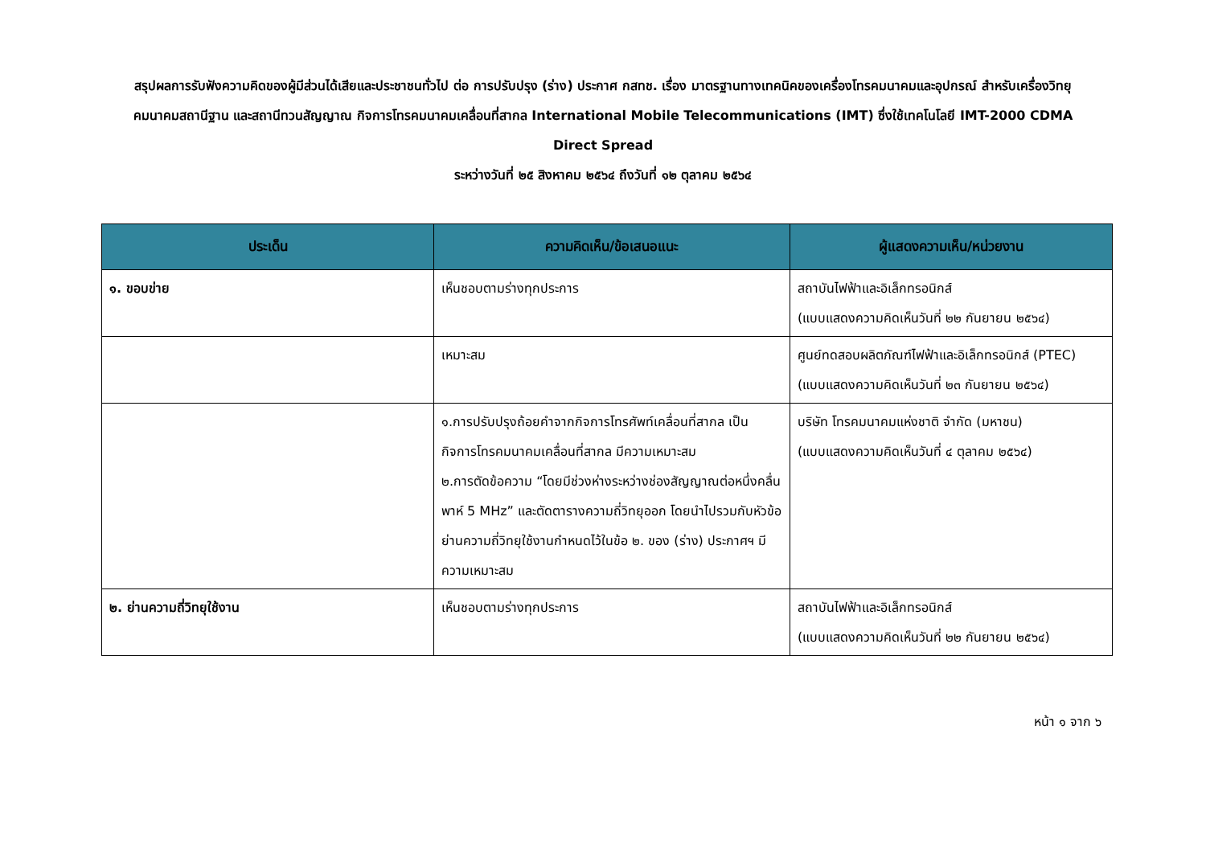สรุปผลการรับฟังความคิดของผู้มีส่วนได้เสียและประชาชนทั่วไป ต่อ การปรับปรุง (ร่าง) ประกาศ กสทช. เรื่อง มาตรฐานทางเทคนิคของเครื่องโทรคมนาคมและอุปกรณ์ สำหรับเครื่องวิทยุคมนาคมสถานีฐาน และสถานีทวนสัญญาณ กิจการโทรคมนาคมเคลื่อนที่สากล International Mobile Telecommunications (IMT) ซึ่งใช้เทคโนโลยี IMT-2000 CDMA Direct Spread
ระหว่างวันที่ ๒๕ สิงหาคม ๒๕๖๔ ถึงวันที่ ๑๒ ตุลาคม ๒๕๖๔
| ประเด็น | ความคิดเห็น/ข้อเสนอแนะ | ผู้แสดงความเห็น/หน่วยงาน |
| --- | --- | --- |
| ๑. ขอบข่าย | เห็นชอบตามร่างทุกประการ | สถาบันไฟฟ้าและอิเล็กทรอนิกส์ (แบบแสดงความคิดเห็นวันที่ ๒๒ กันยายน ๒๕๖๔) |
| | เหมาะสม | ศูนย์ทดสอบผลิตภัณฑ์ไฟฟ้าและอิเล็กทรอนิกส์ (PTEC) (แบบแสดงความคิดเห็นวันที่ ๒๓ กันยายน ๒๕๖๔) |
| | ๑.การปรับปรุงถ้อยคำจากกิจการโทรศัพท์เคลื่อนที่สากล เป็นกิจการโทรคมนาคมเคลื่อนที่สากล มีความเหมาะสม ๒.การตัดข้อความ “โดยมีช่วงห่างระหว่างช่องสัญญาณต่อหนึ่งคลื่นพาห์ 5 MHz” และตัดตารางความถี่วิทยุออก โดยนำไปรวมกับหัวข้อย่านความถี่วิทยุใช้งานกำหนดไว้ในข้อ ๒. ของ (ร่าง) ประกาศฯ มีความเหมาะสม | บริษัท โทรคมนาคมแห่งชาติ จำกัด (มหาชน) (แบบแสดงความคิดเห็นวันที่ ๔ ตุลาคม ๒๕๖๔) |
| ๒. ย่านความถี่วิทยุใช้งาน | เห็นชอบตามร่างทุกประการ | สถาบันไฟฟ้าและอิเล็กทรอนิกส์ (แบบแสดงความคิดเห็นวันที่ ๒๒ กันยายน ๒๕๖๔) |
หน้า ๑ จาก ๖